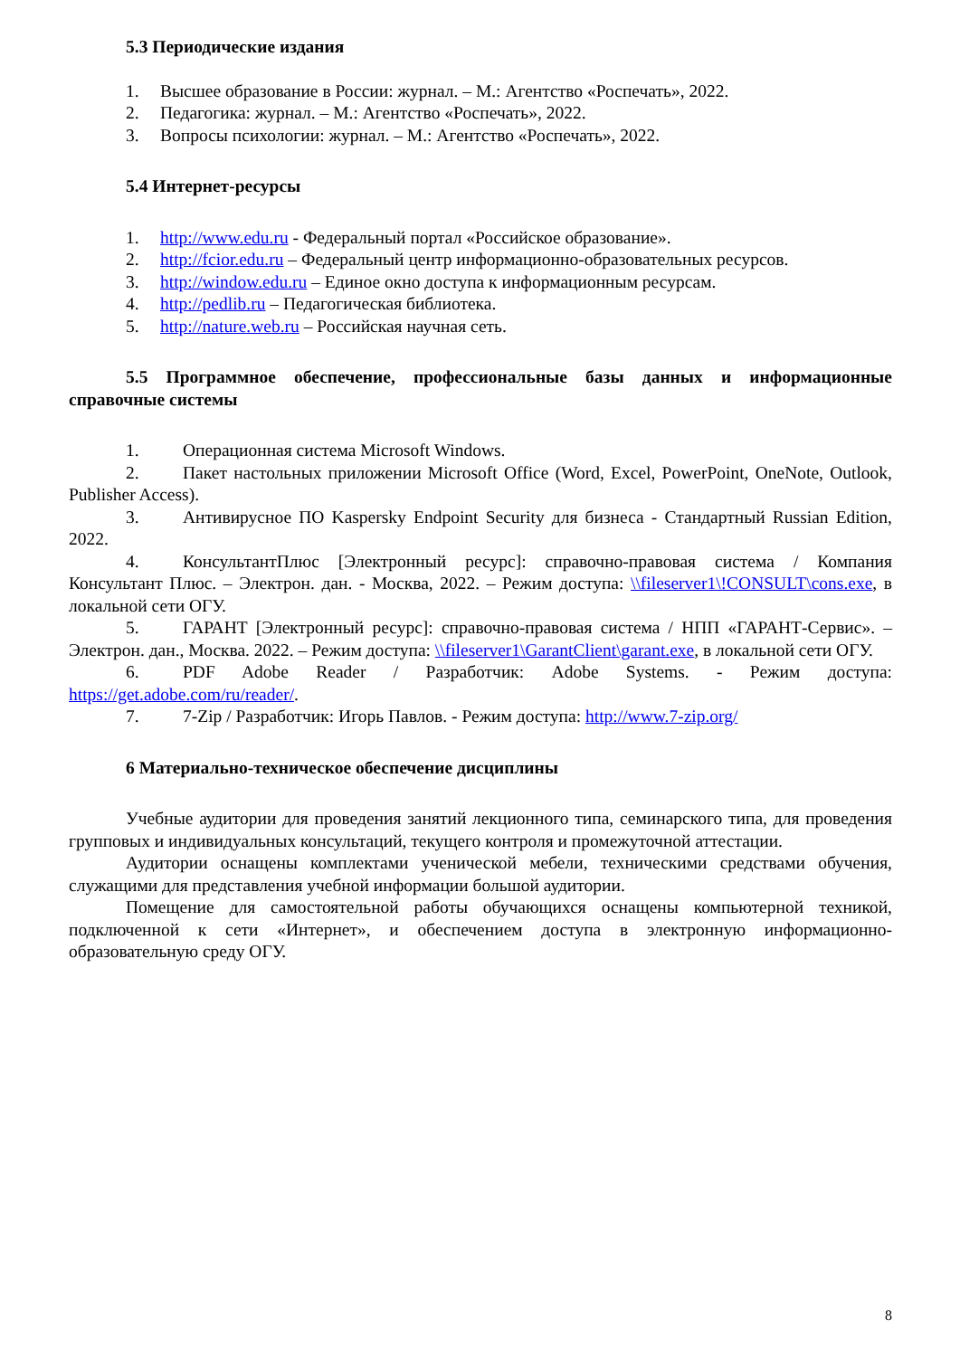5.3 Периодические издания
1. Высшее образование в России: журнал. – М.: Агентство «Роспечать», 2022.
2. Педагогика: журнал. – М.: Агентство «Роспечать», 2022.
3. Вопросы психологии: журнал. – М.: Агентство «Роспечать», 2022.
5.4 Интернет-ресурсы
1. http://www.edu.ru - Федеральный портал «Российское образование».
2. http://fcior.edu.ru – Федеральный центр информационно-образовательных ресурсов.
3. http://window.edu.ru – Единое окно доступа к информационным ресурсам.
4. http://pedlib.ru – Педагогическая библиотека.
5. http://nature.web.ru – Российская научная сеть.
5.5 Программное обеспечение, профессиональные базы данных и информационные справочные системы
1. Операционная система Microsoft Windows.
2. Пакет настольных приложении Microsoft Office (Word, Excel, PowerPoint, OneNote, Outlook, Publisher Access).
3. Антивирусное ПО Kaspersky Endpoint Security для бизнеса - Стандартный Russian Edition, 2022.
4. КонсультантПлюс [Электронный ресурс]: справочно-правовая система / Компания Консультант Плюс. – Электрон. дан. - Москва, 2022. – Режим доступа: \\fileserver1\!CONSULT\cons.exe, в локальной сети ОГУ.
5. ГАРАНТ [Электронный ресурс]: справочно-правовая система / НПП «ГАРАНТ-Сервис». – Электрон. дан., Москва. 2022. – Режим доступа: \\fileserver1\GarantClient\garant.exe, в локальной сети ОГУ.
6. PDF Adobe Reader / Разработчик: Adobe Systems. - Режим доступа: https://get.adobe.com/ru/reader/.
7. 7-Zip / Разработчик: Игорь Павлов. - Режим доступа: http://www.7-zip.org/
6 Материально-техническое обеспечение дисциплины
Учебные аудитории для проведения занятий лекционного типа, семинарского типа, для проведения групповых и индивидуальных консультаций, текущего контроля и промежуточной аттестации.
Аудитории оснащены комплектами ученической мебели, техническими средствами обучения, служащими для представления учебной информации большой аудитории.
Помещение для самостоятельной работы обучающихся оснащены компьютерной техникой, подключенной к сети «Интернет», и обеспечением доступа в электронную информационно-образовательную среду ОГУ.
8